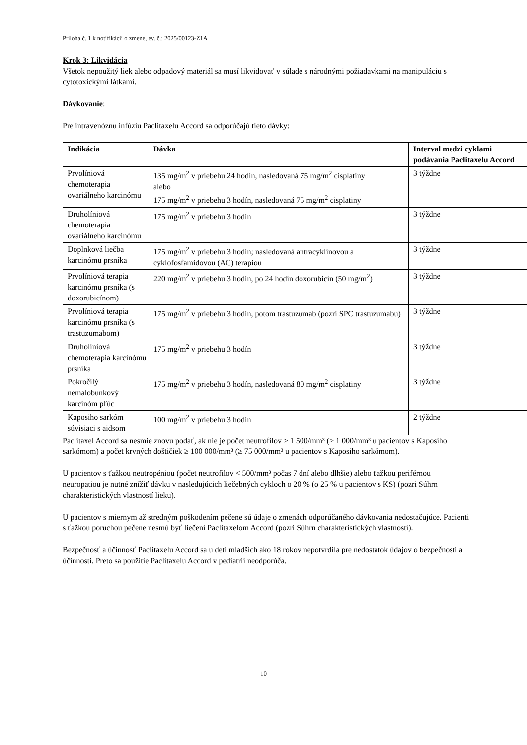Príloha č. 1 k notifikácii o zmene, ev. č.: 2025/00123-Z1A
Krok 3: Likvidácia
Všetok nepoužitý liek alebo odpadový materiál sa musí likvidovať v súlade s národnými požiadavkami na manipuláciu s cytotoxickými látkami.
Dávkovanie:
Pre intravenóznu infúziu Paclitaxelu Accord sa odporúčajú tieto dávky:
| Indikácia | Dávka | Interval medzi cyklami podávania Paclitaxelu Accord |
| --- | --- | --- |
| Prvolíniová chemoterapia ovariálneho karcinómu | 135 mg/m<sup>2</sup> v priebehu 24 hodín, nasledovaná 75 mg/m<sup>2</sup> cisplatiny alebo 175 mg/m<sup>2</sup> v priebehu 3 hodín, nasledovaná 75 mg/m<sup>2</sup> cisplatiny | 3 týždne |
| Druholíniová chemoterapia ovariálneho karcinómu | 175 mg/m<sup>2</sup> v priebehu 3 hodín | 3 týždne |
| Doplnková liečba karcinómu prsníka | 175 mg/m<sup>2</sup> v priebehu 3 hodín; nasledovaná antracyklínovou a cyklofosfamidovou (AC) terapiou | 3 týždne |
| Prvolíniová terapia karcinómu prsníka (s doxorubicínom) | 220 mg/m<sup>2</sup> v priebehu 3 hodín, po 24 hodín doxorubicín (50 mg/m<sup>2</sup>) | 3 týždne |
| Prvolíniová terapia karcinómu prsníka (s trastuzumabom) | 175 mg/m<sup>2</sup> v priebehu 3 hodín, potom trastuzumab (pozri SPC trastuzumabu) | 3 týždne |
| Druholíniová chemoterapia karcinómu prsníka | 175 mg/m<sup>2</sup> v priebehu 3 hodín | 3 týždne |
| Pokročilý nemalobunkový karcinóm pľúc | 175 mg/m<sup>2</sup> v priebehu 3 hodín, nasledovaná 80 mg/m<sup>2</sup> cisplatiny | 3 týždne |
| Kaposiho sarkóm súvisiaci s aidsom | 100 mg/m<sup>2</sup> v priebehu 3 hodín | 2 týždne |
Paclitaxel Accord sa nesmie znovu podať, ak nie je počet neutrofilov ≥ 1 500/mm³ (≥ 1 000/mm³ u pacientov s Kaposiho sarkómom) a počet krvných doštičiek ≥ 100 000/mm³ (≥ 75 000/mm³ u pacientov s Kaposiho sarkómom).
U pacientov s ťažkou neutropéniou (počet neutrofilov < 500/mm³ počas 7 dní alebo dlhšie) alebo ťažkou periférnou neuropatiou je nutné znížiť dávku v nasledujúcich liečebných cykloch o 20 % (o 25 % u pacientov s KS) (pozri Súhrn charakteristických vlastností lieku).
U pacientov s miernym až stredným poškodením pečene sú údaje o zmenách odporúčaného dávkovania nedostačujúce. Pacienti s ťažkou poruchou pečene nesmú byť liečení Paclitaxelom Accord (pozri Súhrn charakteristických vlastností).
Bezpečnosť a účinnosť Paclitaxelu Accord sa u detí mladších ako 18 rokov nepotvrdila pre nedostatok údajov o bezpečnosti a účinnosti. Preto sa použitie Paclitaxelu Accord v pediatrii neodporúča.
10